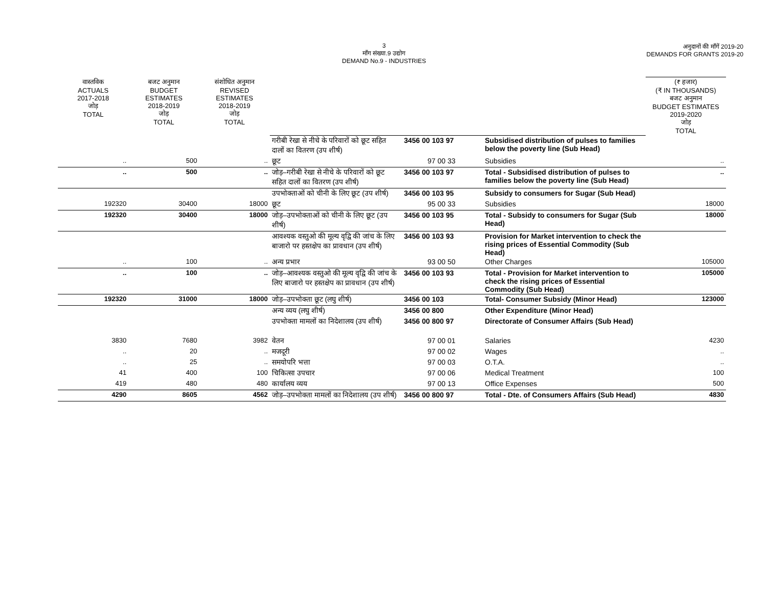3
माँग संख्या.9 उद्योग
DEMAND No.9 - INDUSTRIES
अनुदानों की माँगें 2019-20
DEMANDS FOR GRANTS 2019-20
| वास्तविक ACTUALS 2017-2018 जोड़ TOTAL | बजट अनुमान BUDGET ESTIMATES 2018-2019 जोड़ TOTAL | संशोधित अनुमान REVISED ESTIMATES 2018-2019 जोड़ TOTAL | | | | (₹ हजार) (₹ IN THOUSANDS) बजट अनुमान BUDGET ESTIMATES 2019-2020 जोड़ TOTAL |
| | | | गरीबी रेखा से नीचे के परिवारों को छूट सहित दालों का वितरण (उप शीर्ष) | 3456 00 103 97 | Subsidised distribution of pulses to families below the poverty line (Sub Head) | |
| .. | 500 | .. | छूट | 97 00 33 | Subsidies | .. |
| .. | 500 | .. | जोड़–गरीबी रेखा से नीचे के परिवारों को छूट सहित दालों का वितरण (उप शीर्ष) | 3456 00 103 97 | Total - Subsidised distribution of pulses to families below the poverty line (Sub Head) | .. |
| | | | उपभोक्ताओं को चीनी के लिए छूट (उप शीर्ष) | 3456 00 103 95 | Subsidy to consumers for Sugar (Sub Head) | |
| 192320 | 30400 | 18000 | छूट | 95 00 33 | Subsidies | 18000 |
| 192320 | 30400 | 18000 | जोड़–उपभोक्ताओं को चीनी के लिए छूट (उप शीर्ष) | 3456 00 103 95 | Total - Subsidy to consumers for Sugar (Sub Head) | 18000 |
| | | | आवश्यक वस्तुओ की मूल्य वृद्वि की जांच के लिए बाजारो पर हस्तक्षेप का प्रावधान (उप शीर्ष) | 3456 00 103 93 | Provision for Market intervention to check the rising prices of Essential Commodity (Sub Head) | |
| .. | 100 | .. | अन्य प्रभार | 93 00 50 | Other Charges | 105000 |
| .. | 100 | .. | जोड़–आवश्यक वस्तुओ की मूल्य वृद्वि की जांच के लिए बाजारो पर हस्तक्षेप का प्रावधान (उप शीर्ष) | 3456 00 103 93 | Total - Provision for Market intervention to check the rising prices of Essential Commodity (Sub Head) | 105000 |
| 192320 | 31000 | 18000 | जोड़–उपभोक्ता छूट (लघु शीर्ष) | 3456 00 103 | Total- Consumer Subsidy (Minor Head) | 123000 |
| | | | अन्य व्यय (लघु शीर्ष) | 3456 00 800 | Other Expenditure (Minor Head) | |
| | | | उपभोक्ता मामलों का निदेशालय (उप शीर्ष) | 3456 00 800 97 | Directorate of Consumer Affairs (Sub Head) | |
| 3830 | 7680 | 3982 | वेतन | 97 00 01 | Salaries | 4230 |
| .. | 20 | .. | मजदूरी | 97 00 02 | Wages | .. |
| .. | 25 | .. | समयोपरि भत्ता | 97 00 03 | O.T.A. | .. |
| 41 | 400 | 100 | चिकित्सा उपचार | 97 00 06 | Medical Treatment | 100 |
| 419 | 480 | 480 | कार्यालय व्यय | 97 00 13 | Office Expenses | 500 |
| 4290 | 8605 | 4562 | जोड़–उपभोक्ता मामलों का निदेशालय (उप शीर्ष) | 3456 00 800 97 | Total - Dte. of Consumers Affairs (Sub Head) | 4830 |